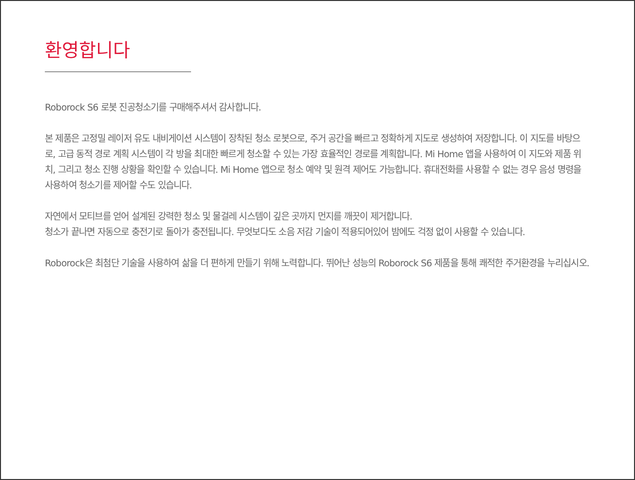환영합니다
Roborock S6 로봇 진공청소기를 구매해주셔서 감사합니다.
본 제품은 고정밀 레이저 유도 내비게이션 시스템이 장착된 청소 로봇으로, 주거 공간을 빠르고 정확하게 지도로 생성하여 저장합니다. 이 지도를 바탕으로, 고급 동적 경로 계획 시스템이 각 방을 최대한 빠르게 청소할 수 있는 가장 효율적인 경로를 계획합니다. Mi Home 앱을 사용하여 이 지도와 제품 위치, 그리고 청소 진행 상황을 확인할 수 있습니다. Mi Home 앱으로 청소 예약 및 원격 제어도 가능합니다. 휴대전화를 사용할 수 없는 경우 음성 명령을 사용하여 청소기를 제어할 수도 있습니다.
자연에서 모티브를 얻어 설계된 강력한 청소 및 물걸레 시스템이 깊은 곳까지 먼지를 깨끗이 제거합니다.
청소가 끝나면 자동으로 충전기로 돌아가 충전됩니다. 무엇보다도 소음 저감 기술이 적용되어있어 밤에도 걱정 없이 사용할 수 있습니다.
Roborock은 최첨단 기술을 사용하여 삶을 더 편하게 만들기 위해 노력합니다. 뛰어난 성능의 Roborock S6 제품을 통해 쾌적한 주거환경을 누리십시오.